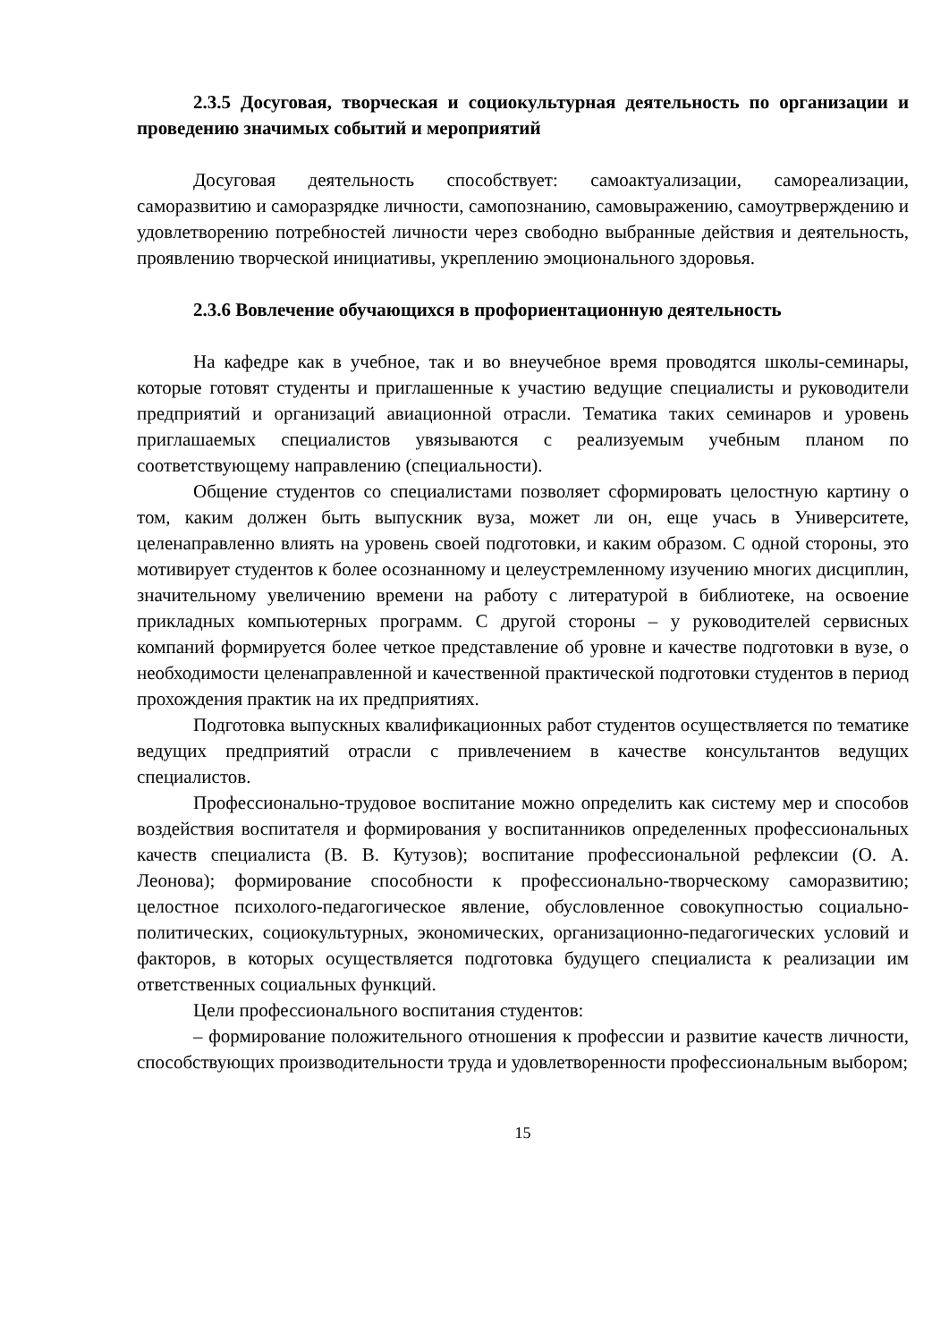2.3.5 Досуговая, творческая и социокультурная деятельность по организации и проведению значимых событий и мероприятий
Досуговая деятельность способствует: самоактуализации, самореализации, саморазвитию и саморазрядке личности, самопознанию, самовыражению, самоутрверждению и удовлетворению потребностей личности через свободно выбранные действия и деятельность, проявлению творческой инициативы, укреплению эмоционального здоровья.
2.3.6 Вовлечение обучающихся в профориентационную деятельность
На кафедре как в учебное, так и во внеучебное время проводятся школы-семинары, которые готовят студенты и приглашенные к участию ведущие специалисты и руководители предприятий и организаций авиационной отрасли. Тематика таких семинаров и уровень приглашаемых специалистов увязываются с реализуемым учебным планом по соответствующему направлению (специальности).
Общение студентов со специалистами позволяет сформировать целостную картину о том, каким должен быть выпускник вуза, может ли он, еще учась в Университете, целенаправленно влиять на уровень своей подготовки, и каким образом. С одной стороны, это мотивирует студентов к более осознанному и целеустремленному изучению многих дисциплин, значительному увеличению времени на работу с литературой в библиотеке, на освоение прикладных компьютерных программ. С другой стороны – у руководителей сервисных компаний формируется более четкое представление об уровне и качестве подготовки в вузе, о необходимости целенаправленной и качественной практической подготовки студентов в период прохождения практик на их предприятиях.
Подготовка выпускных квалификационных работ студентов осуществляется по тематике ведущих предприятий отрасли с привлечением в качестве консультантов ведущих специалистов.
Профессионально-трудовое воспитание можно определить как систему мер и способов воздействия воспитателя и формирования у воспитанников определенных профессиональных качеств специалиста (В. В. Кутузов); воспитание профессиональной рефлексии (О. А. Леонова); формирование способности к профессионально-творческому саморазвитию; целостное психолого-педагогическое явление, обусловленное совокупностью социально-политических, социокультурных, экономических, организационно-педагогических условий и факторов, в которых осуществляется подготовка будущего специалиста к реализации им ответственных социальных функций.
Цели профессионального воспитания студентов:
– формирование положительного отношения к профессии и развитие качеств личности, способствующих производительности труда и удовлетворенности профессиональным выбором;
15